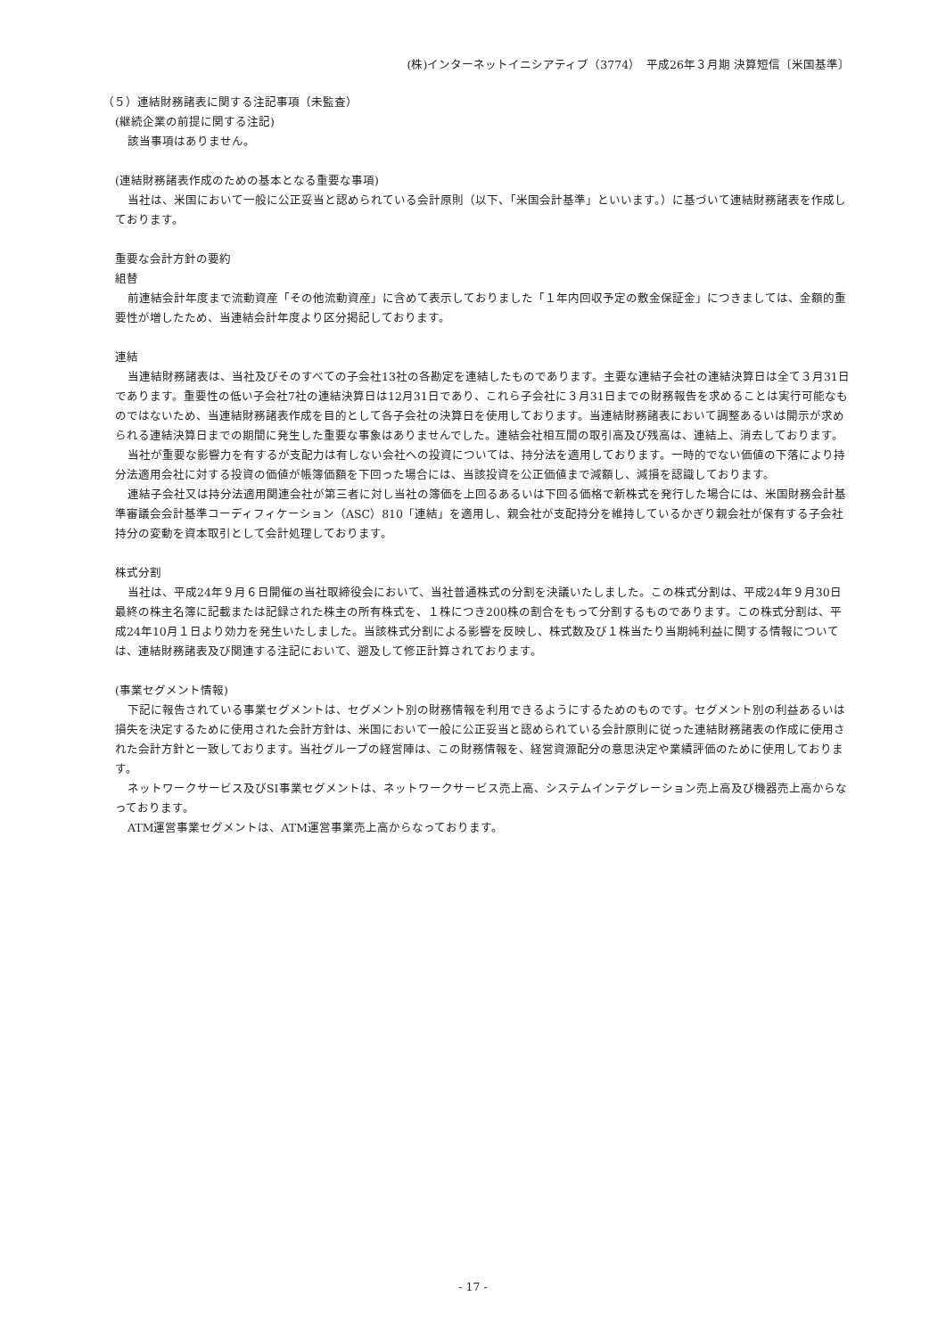(株)インターネットイニシアティブ（3774）　平成26年３月期 決算短信〔米国基準〕
（５）連結財務諸表に関する注記事項（未監査）
(継続企業の前提に関する注記)
該当事項はありません。
(連結財務諸表作成のための基本となる重要な事項)
当社は、米国において一般に公正妥当と認められている会計原則（以下、「米国会計基準」といいます。）に基づいて連結財務諸表を作成しております。
重要な会計方針の要約
組替
前連結会計年度まで流動資産「その他流動資産」に含めて表示しておりました「１年内回収予定の敷金保証金」につきましては、金額的重要性が増したため、当連結会計年度より区分掲記しております。
連結
当連結財務諸表は、当社及びそのすべての子会社13社の各勘定を連結したものであります。主要な連結子会社の連結決算日は全て３月31日であります。重要性の低い子会社7社の連結決算日は12月31日であり、これら子会社に３月31日までの財務報告を求めることは実行可能なものではないため、当連結財務諸表作成を目的として各子会社の決算日を使用しております。当連結財務諸表において調整あるいは開示が求められる連結決算日までの期間に発生した重要な事象はありませんでした。連結会社相互間の取引高及び残高は、連結上、消去しております。
当社が重要な影響力を有するが支配力は有しない会社への投資については、持分法を適用しております。一時的でない価値の下落により持分法適用会社に対する投資の価値が帳簿価額を下回った場合には、当該投資を公正価値まで減額し、減損を認識しております。
連結子会社又は持分法適用関連会社が第三者に対し当社の簿価を上回るあるいは下回る価格で新株式を発行した場合には、米国財務会計基準審議会会計基準コーディフィケーション（ASC）810「連結」を適用し、親会社が支配持分を維持しているかぎり親会社が保有する子会社持分の変動を資本取引として会計処理しております。
株式分割
当社は、平成24年９月６日開催の当社取締役会において、当社普通株式の分割を決議いたしました。この株式分割は、平成24年９月30日最終の株主名簿に記載または記録された株主の所有株式を、１株につき200株の割合をもって分割するものであります。この株式分割は、平成24年10月１日より効力を発生いたしました。当該株式分割による影響を反映し、株式数及び１株当たり当期純利益に関する情報については、連結財務諸表及び関連する注記において、遡及して修正計算されております。
(事業セグメント情報)
下記に報告されている事業セグメントは、セグメント別の財務情報を利用できるようにするためのものです。セグメント別の利益あるいは損失を決定するために使用された会計方針は、米国において一般に公正妥当と認められている会計原則に従った連結財務諸表の作成に使用された会計方針と一致しております。当社グループの経営陣は、この財務情報を、経営資源配分の意思決定や業績評価のために使用しております。
ネットワークサービス及びSI事業セグメントは、ネットワークサービス売上高、システムインテグレーション売上高及び機器売上高からなっております。
ATM運営事業セグメントは、ATM運営事業売上高からなっております。
- 17 -